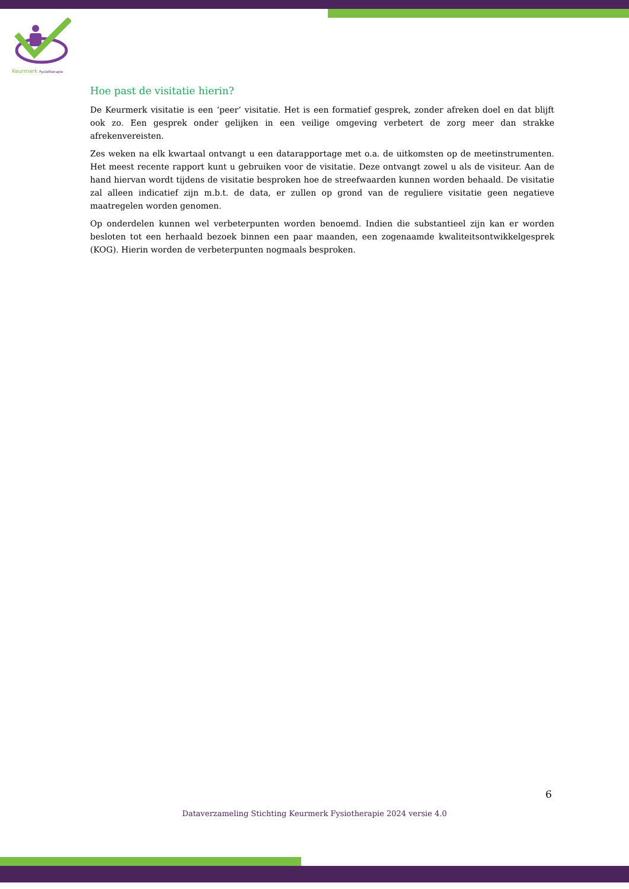Keurmerk Fysiotherapie
Hoe past de visitatie hierin?
De Keurmerk visitatie is een ‘peer’ visitatie. Het is een formatief gesprek, zonder afreken doel en dat blijft ook zo. Een gesprek onder gelijken in een veilige omgeving verbetert de zorg meer dan strakke afrekenvereisten.
Zes weken na elk kwartaal ontvangt u een datarapportage met o.a. de uitkomsten op de meetinstrumenten. Het meest recente rapport kunt u gebruiken voor de visitatie. Deze ontvangt zowel u als de visiteur. Aan de hand hiervan wordt tijdens de visitatie besproken hoe de streefwaarden kunnen worden behaald. De visitatie zal alleen indicatief zijn m.b.t. de data, er zullen op grond van de reguliere visitatie geen negatieve maatregelen worden genomen.
Op onderdelen kunnen wel verbeterpunten worden benoemd. Indien die substantieel zijn kan er worden besloten tot een herhaald bezoek binnen een paar maanden, een zogenaamde kwaliteitsontwikkelgesprek (KOG). Hierin worden de verbeterpunten nogmaals besproken.
6
Dataverzameling Stichting Keurmerk Fysiotherapie 2024 versie 4.0